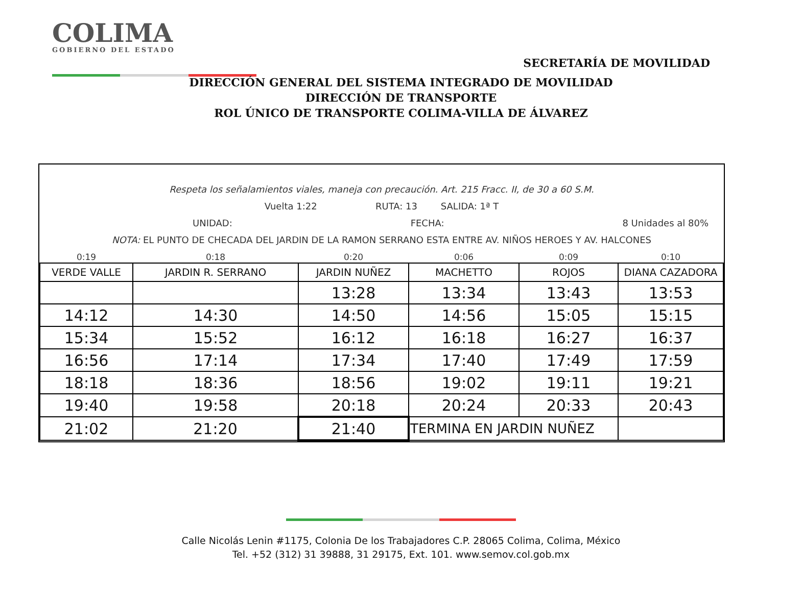COLIMA
GOBIERNO DEL ESTADO
SECRETARÍA DE MOVILIDAD
DIRECCIÓN GENERAL DEL SISTEMA INTEGRADO DE MOVILIDAD
DIRECCIÓN DE TRANSPORTE
ROL ÚNICO DE TRANSPORTE COLIMA-VILLA DE ÁLVAREZ
Respeta los señalamientos viales, maneja con precaución. Art. 215 Fracc. II, de 30 a 60 S.M.
Vuelta 1:22 RUTA: 13 SALIDA: 1ª T
UNIDAD: FECHA: 8 Unidades al 80%
NOTA: EL PUNTO DE CHECADA DEL JARDIN DE LA RAMON SERRANO ESTA ENTRE AV. NIÑOS HEROES Y AV. HALCONES
| 0:19 | 0:18 | 0:20 | 0:06 | 0:09 | 0:10 |
| VERDE VALLE | JARDIN R. SERRANO | JARDIN NUÑEZ | MACHETTO | ROJOS | DIANA CAZADORA |
| | | 13:28 | 13:34 | 13:43 | 13:53 |
| 14:12 | 14:30 | 14:50 | 14:56 | 15:05 | 15:15 |
| 15:34 | 15:52 | 16:12 | 16:18 | 16:27 | 16:37 |
| 16:56 | 17:14 | 17:34 | 17:40 | 17:49 | 17:59 |
| 18:18 | 18:36 | 18:56 | 19:02 | 19:11 | 19:21 |
| 19:40 | 19:58 | 20:18 | 20:24 | 20:33 | 20:43 |
| 21:02 | 21:20 | 21:40 | TERMINA EN JARDIN NUÑEZ | | |
Calle Nicolás Lenin #1175, Colonia De los Trabajadores C.P. 28065 Colima, Colima, México
Tel. +52 (312) 31 39888, 31 29175, Ext. 101. www.semov.col.gob.mx